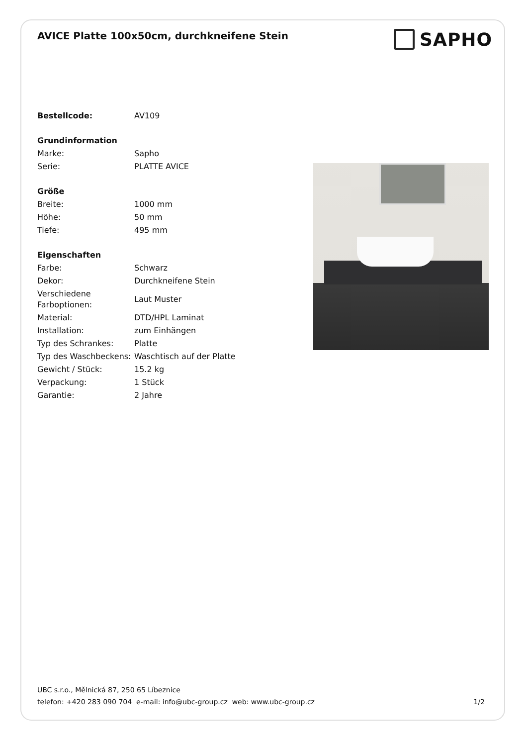AVICE Platte 100x50cm, durchkneifene Stein
SAPHO
| Bestellcode: | AV109 |
| Grundinformation | |
| Marke: | Sapho |
| Serie: | PLATTE AVICE |
| Größe | |
| Breite: | 1000 mm |
| Höhe: | 50 mm |
| Tiefe: | 495 mm |
| Eigenschaften | |
| Farbe: | Schwarz |
| Dekor: | Durchkneifene Stein |
| Verschiedene Farboptionen: | Laut Muster |
| Material: | DTD/HPL Laminat |
| Installation: | zum Einhängen |
| Typ des Schrankes: | Platte |
| Typ des Waschbeckens: | Waschtisch auf der Platte |
| Gewicht / Stück: | 15.2 kg |
| Verpackung: | 1 Stück |
| Garantie: | 2 Jahre |
UBC s.r.o., Mělnická 87, 250 65 Líbeznice
telefon: +420 283 090 704 e-mail: info@ubc-group.cz web: www.ubc-group.cz
1/2